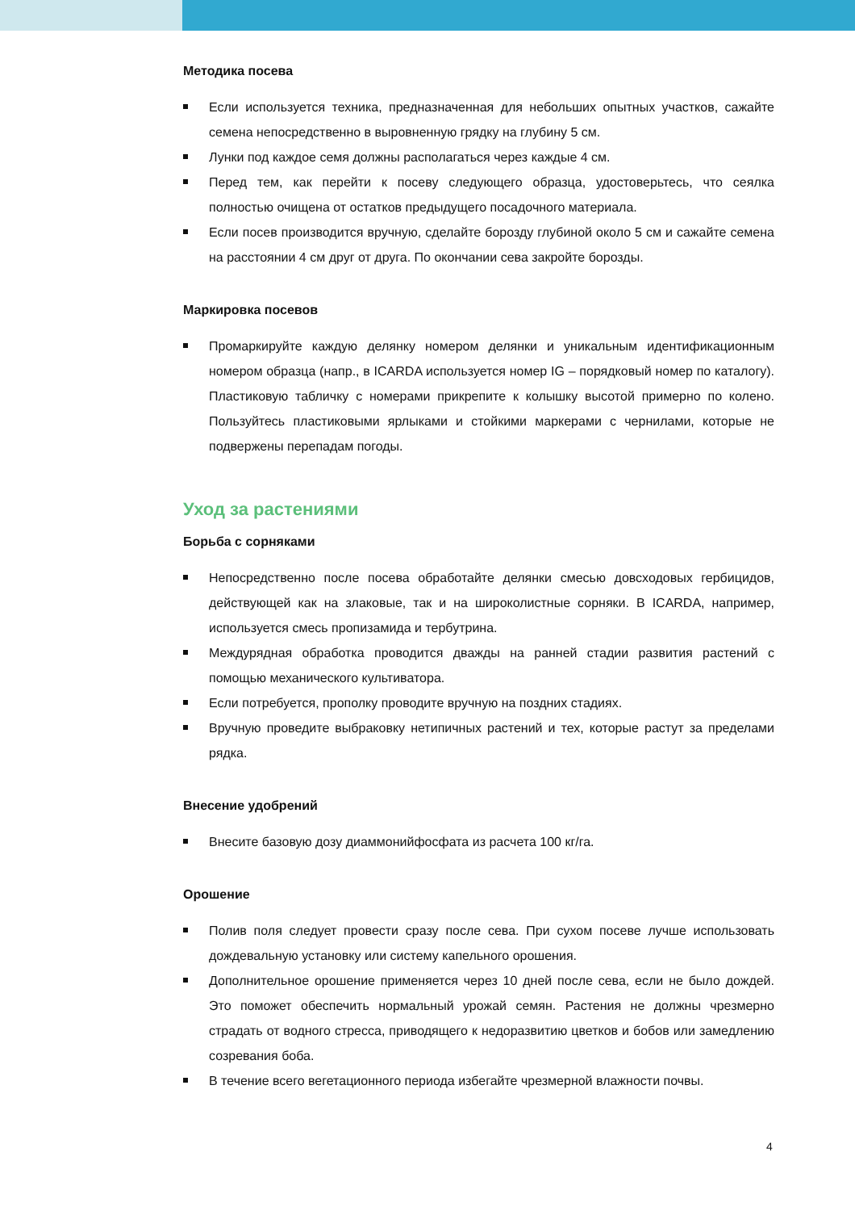Методика посева
Если используется техника, предназначенная для небольших опытных участков, сажайте семена непосредственно в выровненную грядку на глубину 5 см.
Лунки под каждое семя должны располагаться через каждые 4 см.
Перед тем, как перейти к посеву следующего образца, удостоверьтесь, что сеялка полностью очищена от остатков предыдущего посадочного материала.
Если посев производится вручную, сделайте борозду глубиной около 5 см и сажайте семена на расстоянии 4 см друг от друга. По окончании сева закройте борозды.
Маркировка посевов
Промаркируйте каждую делянку номером делянки и уникальным идентификационным номером образца (напр., в ICARDA используется номер IG – порядковый номер по каталогу). Пластиковую табличку с номерами прикрепите к колышку высотой примерно по колено. Пользуйтесь пластиковыми ярлыками и стойкими маркерами с чернилами, которые не подвержены перепадам погоды.
Уход за растениями
Борьба с сорняками
Непосредственно после посева обработайте делянки смесью довсходовых гербицидов, действующей как на злаковые, так и на широколистные сорняки. В ICARDA, например, используется смесь пропизамида и тербутрина.
Междурядная обработка проводится дважды на ранней стадии развития растений с помощью механического культиватора.
Если потребуется, прополку проводите вручную на поздних стадиях.
Вручную проведите выбраковку нетипичных растений и тех, которые растут за пределами рядка.
Внесение удобрений
Внесите базовую дозу диаммонийфосфата из расчета 100 кг/га.
Орошение
Полив поля следует провести сразу после сева. При сухом посеве лучше использовать дождевальную установку или систему капельного орошения.
Дополнительное орошение применяется через 10 дней после сева, если не было дождей. Это поможет обеспечить нормальный урожай семян. Растения не должны чрезмерно страдать от водного стресса, приводящего к недоразвитию цветков и бобов или замедлению созревания боба.
В течение всего вегетационного периода избегайте чрезмерной влажности почвы.
4